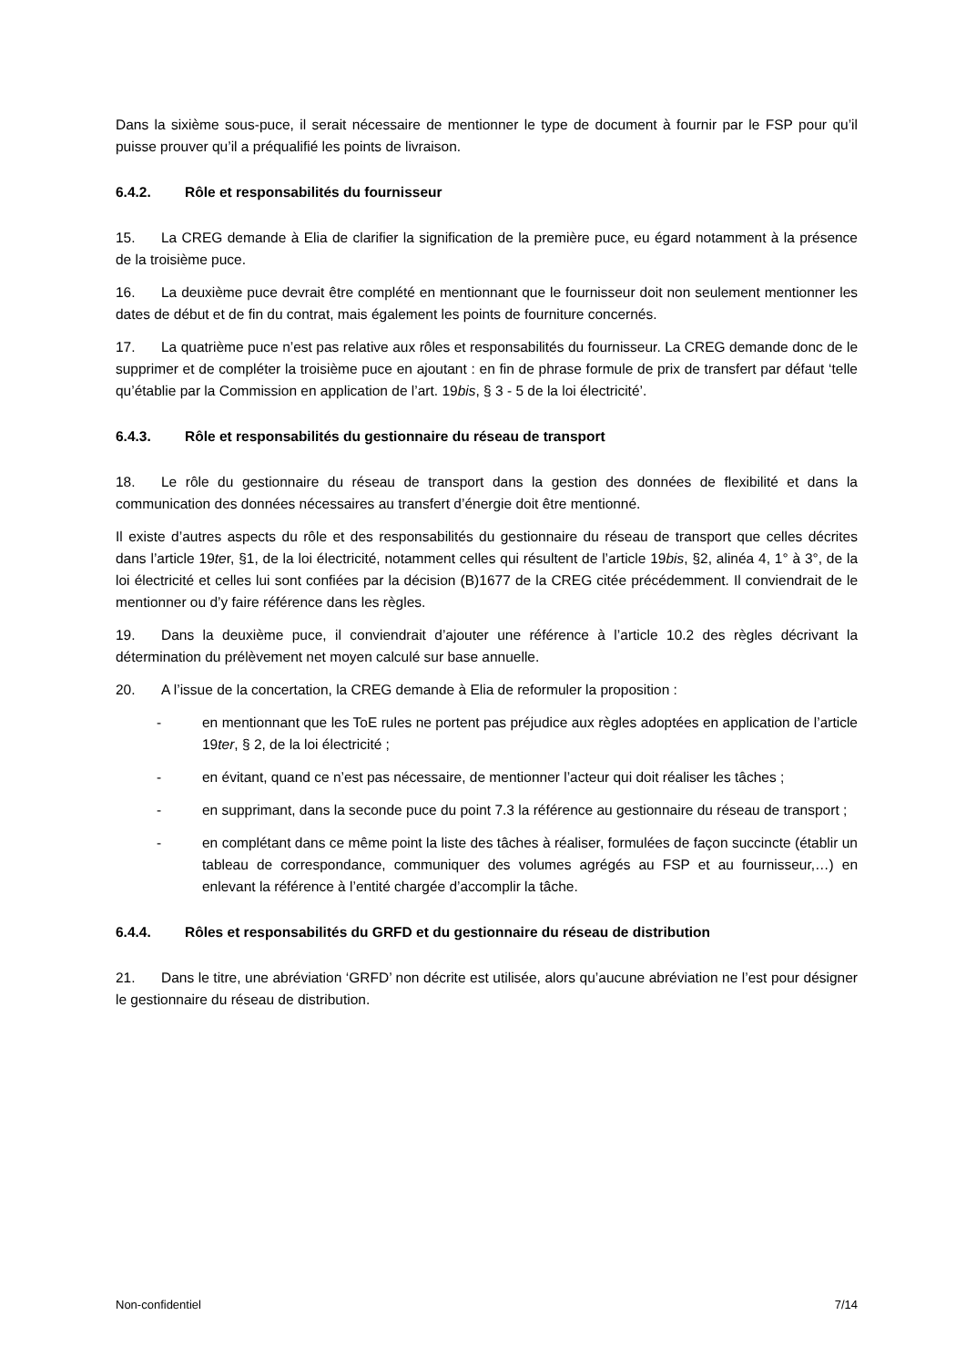Dans la sixième sous-puce, il serait nécessaire de mentionner le type de document à fournir par le FSP pour qu’il puisse prouver qu’il a préqualifié les points de livraison.
6.4.2. Rôle et responsabilités du fournisseur
15. La CREG demande à Elia de clarifier la signification de la première puce, eu égard notamment à la présence de la troisième puce.
16. La deuxième puce devrait être complété en mentionnant que le fournisseur doit non seulement mentionner les dates de début et de fin du contrat, mais également les points de fourniture concernés.
17. La quatrième puce n’est pas relative aux rôles et responsabilités du fournisseur. La CREG demande donc de le supprimer et de compléter la troisième puce en ajoutant : en fin de phrase formule de prix de transfert par défaut ‘telle qu’établie par la Commission en application de l’art. 19bis, § 3 - 5 de la loi électricité’.
6.4.3. Rôle et responsabilités du gestionnaire du réseau de transport
18. Le rôle du gestionnaire du réseau de transport dans la gestion des données de flexibilité et dans la communication des données nécessaires au transfert d’énergie doit être mentionné.
Il existe d’autres aspects du rôle et des responsabilités du gestionnaire du réseau de transport que celles décrites dans l’article 19ter, §1, de la loi électricité, notamment celles qui résultent de l’article 19bis, §2, alinéa 4, 1° à 3°, de la loi électricité et celles lui sont confiées par la décision (B)1677 de la CREG citée précédemment. Il conviendrait de le mentionner ou d’y faire référence dans les règles.
19. Dans la deuxième puce, il conviendrait d’ajouter une référence à l’article 10.2 des règles décrivant la détermination du prélèvement net moyen calculé sur base annuelle.
20. A l’issue de la concertation, la CREG demande à Elia de reformuler la proposition :
- en mentionnant que les ToE rules ne portent pas préjudice aux règles adoptées en application de l’article 19ter, § 2, de la loi électricité ;
- en évitant, quand ce n’est pas nécessaire, de mentionner l’acteur qui doit réaliser les tâches ;
- en supprimant, dans la seconde puce du point 7.3 la référence au gestionnaire du réseau de transport ;
- en complétant dans ce même point la liste des tâches à réaliser, formulées de façon succincte (établir un tableau de correspondance, communiquer des volumes agrégés au FSP et au fournisseur,…) en enlevant la référence à l’entité chargée d’accomplir la tâche.
6.4.4. Rôles et responsabilités du GRFD et du gestionnaire du réseau de distribution
21. Dans le titre, une abréviation ‘GRFD’ non décrite est utilisée, alors qu’aucune abréviation ne l’est pour désigner le gestionnaire du réseau de distribution.
Non-confidentiel 7/14